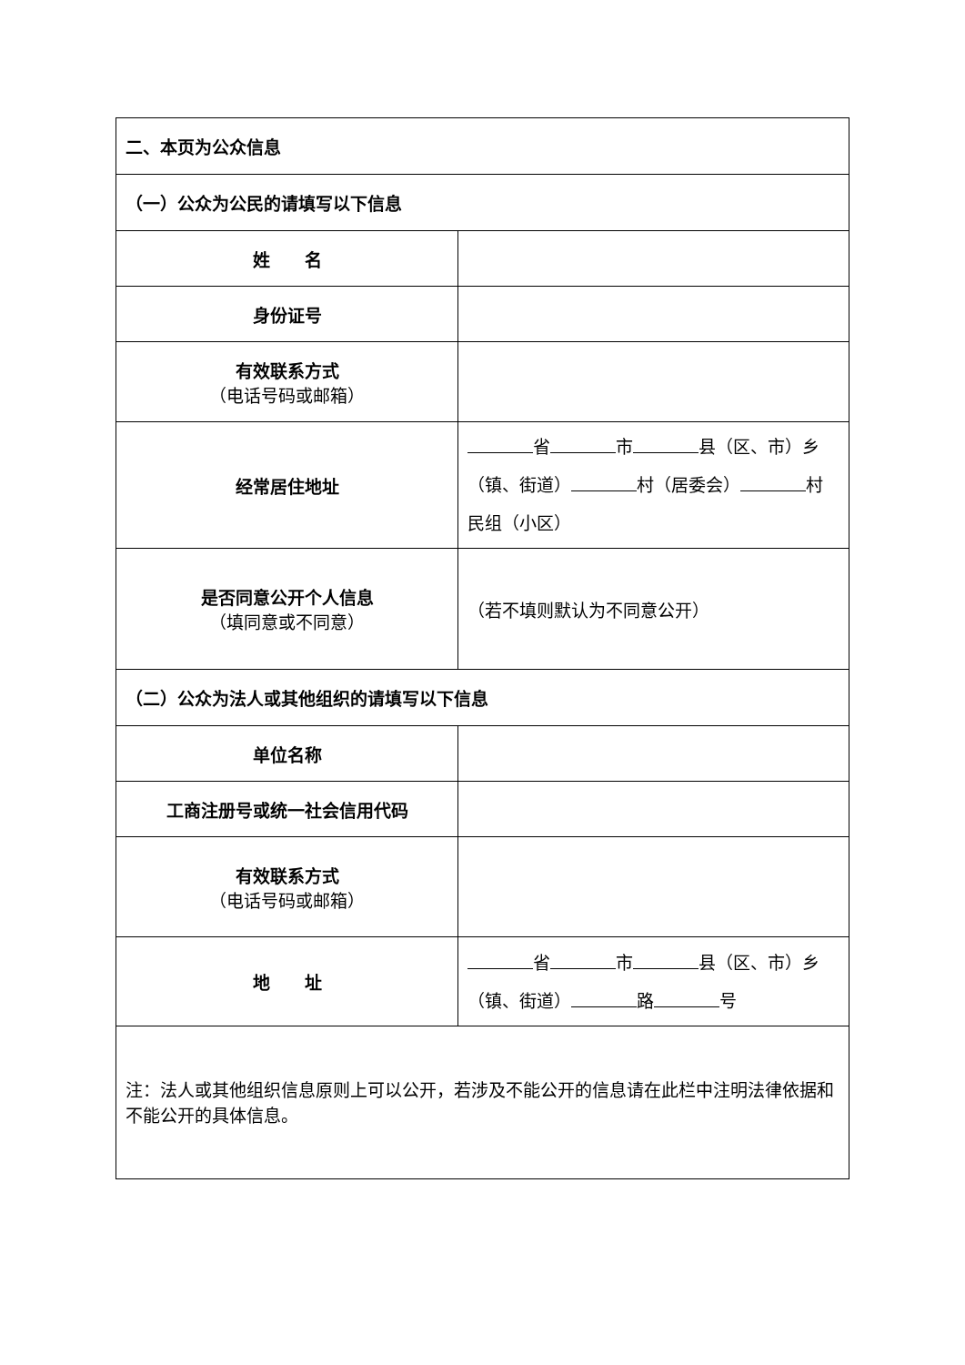| 二、本页为公众信息 | |
| （一）公众为公民的请填写以下信息 | |
| 姓 名 | |
| 身份证号 | |
| 有效联系方式 （电话号码或邮箱） | |
| 经常居住地址 | 省 市 县（区、市）乡（镇、街道） 村（居委会） 村民组（小区） |
| 是否同意公开个人信息 （填同意或不同意） | （若不填则默认为不同意公开） |
| （二）公众为法人或其他组织的请填写以下信息 | |
| 单位名称 | |
| 工商注册号或统一社会信用代码 | |
| 有效联系方式 （电话号码或邮箱） | |
| 地 址 | 省 市 县（区、市）乡（镇、街道） 路 号 |
| 注：法人或其他组织信息原则上可以公开，若涉及不能公开的信息请在此栏中注明法律依据和不能公开的具体信息。 | |